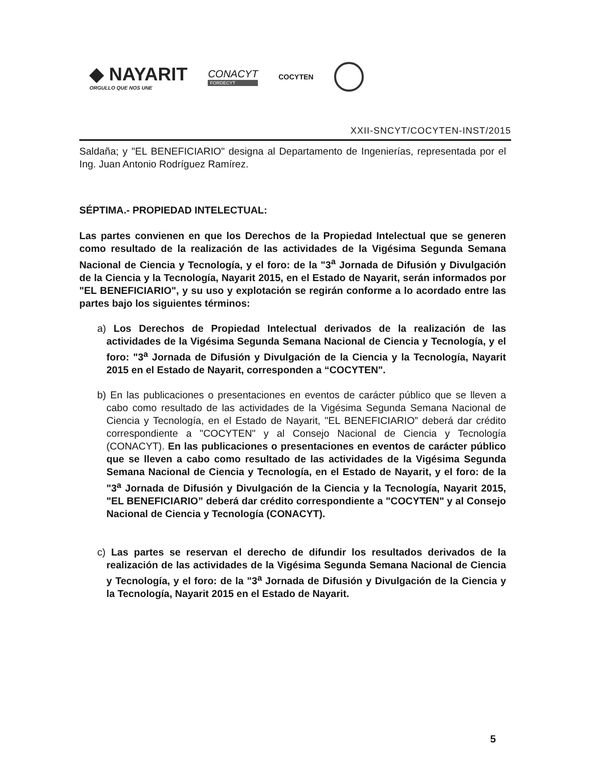◆ NAYARIT
ORGULLO QUE NOS UNE
CONACYT
FORDECYT
COCYTEN
XXII-SNCYT/COCYTEN-INST/2015
Saldaña; y "EL BENEFICIARIO" designa al Departamento de Ingenierías, representada por el Ing. Juan Antonio Rodríguez Ramírez.
SÉPTIMA.- PROPIEDAD INTELECTUAL:
Las partes convienen en que los Derechos de la Propiedad Intelectual que se generen como resultado de la realización de las actividades de la Vigésima Segunda Semana Nacional de Ciencia y Tecnología, y el foro: de la "3<sup>a</sup> Jornada de Difusión y Divulgación de la Ciencia y la Tecnología, Nayarit 2015, en el Estado de Nayarit, serán informados por "EL BENEFICIARIO", y su uso y explotación se regirán conforme a lo acordado entre las partes bajo los siguientes términos:
a) Los Derechos de Propiedad Intelectual derivados de la realización de las actividades de la Vigésima Segunda Semana Nacional de Ciencia y Tecnología, y el foro: "3<sup>a</sup> Jornada de Difusión y Divulgación de la Ciencia y la Tecnología, Nayarit 2015 en el Estado de Nayarit, corresponden a “COCYTEN".
b) En las publicaciones o presentaciones en eventos de carácter público que se lleven a cabo como resultado de las actividades de la Vigésima Segunda Semana Nacional de Ciencia y Tecnología, en el Estado de Nayarit, "EL BENEFICIARIO” deberá dar crédito correspondiente a "COCYTEN" y al Consejo Nacional de Ciencia y Tecnología (CONACYT). En las publicaciones o presentaciones en eventos de carácter público que se lleven a cabo como resultado de las actividades de la Vigésima Segunda Semana Nacional de Ciencia y Tecnología, en el Estado de Nayarit, y el foro: de la "3<sup>a</sup> Jornada de Difusión y Divulgación de la Ciencia y la Tecnología, Nayarit 2015, "EL BENEFICIARIO” deberá dar crédito correspondiente a "COCYTEN" y al Consejo Nacional de Ciencia y Tecnología (CONACYT).
c) Las partes se reservan el derecho de difundir los resultados derivados de la realización de las actividades de la Vigésima Segunda Semana Nacional de Ciencia y Tecnología, y el foro: de la "3<sup>a</sup> Jornada de Difusión y Divulgación de la Ciencia y la Tecnología, Nayarit 2015 en el Estado de Nayarit.
5